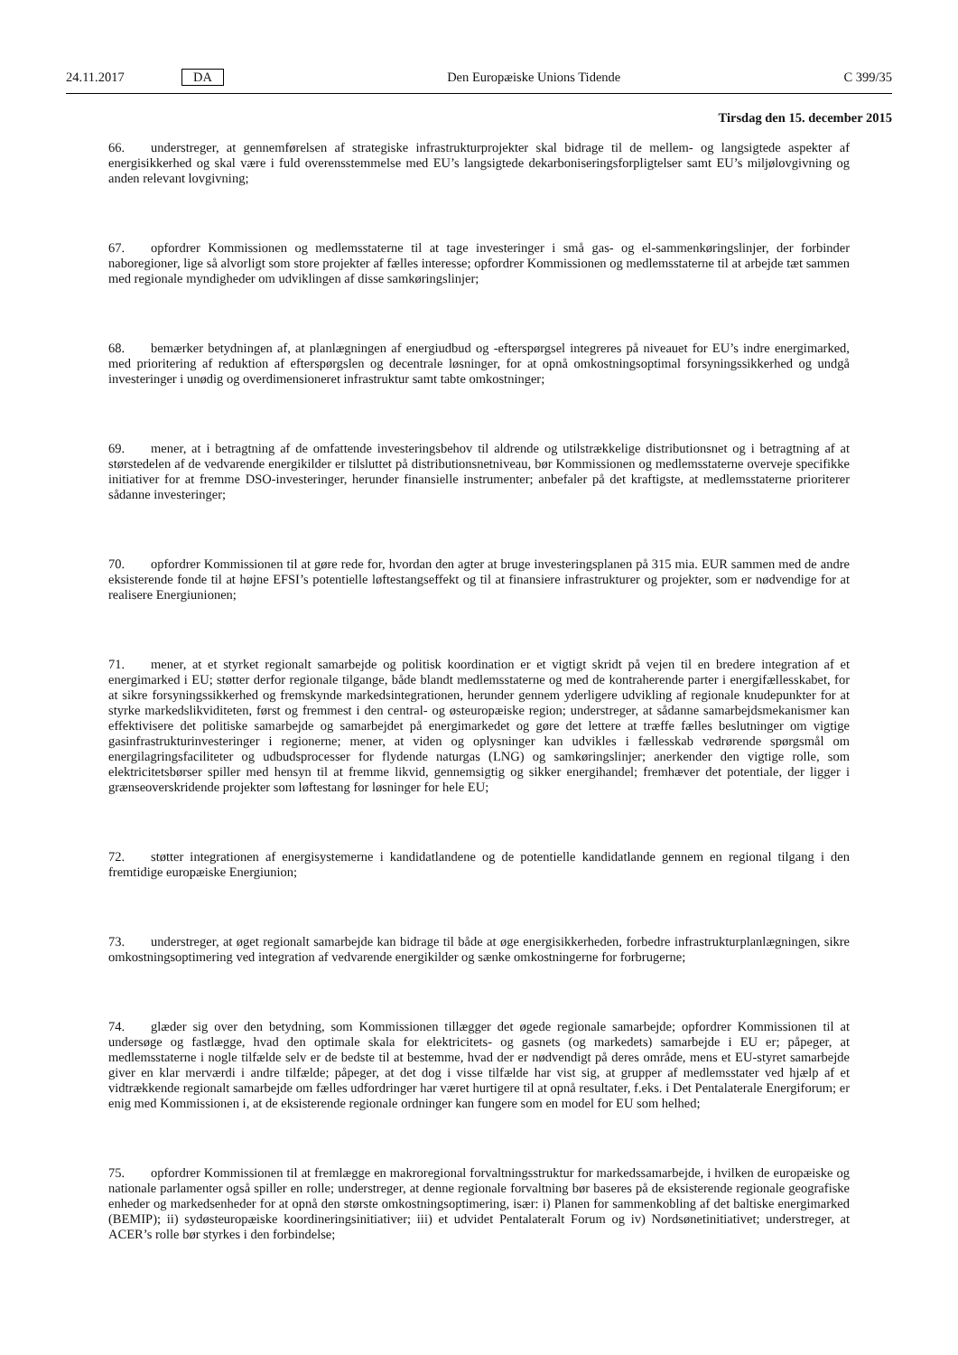24.11.2017 DA Den Europæiske Unions Tidende C 399/35
Tirsdag den 15. december 2015
66. understreger, at gennemførelsen af strategiske infrastrukturprojekter skal bidrage til de mellem- og langsigtede aspekter af energisikkerhed og skal være i fuld overensstemmelse med EU’s langsigtede dekarboniseringsforpligtelser samt EU’s miljølovgivning og anden relevant lovgivning;
67. opfordrer Kommissionen og medlemsstaterne til at tage investeringer i små gas- og el-sammenkøringslinjer, der forbinder naboregioner, lige så alvorligt som store projekter af fælles interesse; opfordrer Kommissionen og medlemsstaterne til at arbejde tæt sammen med regionale myndigheder om udviklingen af disse samkøringslinjer;
68. bemærker betydningen af, at planlægningen af energiudbud og -efterspørgsel integreres på niveauet for EU’s indre energimarked, med prioritering af reduktion af efterspørgslen og decentrale løsninger, for at opnå omkostningsoptimal forsyningssikkerhed og undgå investeringer i unødig og overdimensioneret infrastruktur samt tabte omkostninger;
69. mener, at i betragtning af de omfattende investeringsbehov til aldrende og utilstrækkelige distributionsnet og i betragtning af at størstedelen af de vedvarende energikilder er tilsluttet på distributionsnetniveau, bør Kommissionen og medlemsstaterne overveje specifikke initiativer for at fremme DSO-investeringer, herunder finansielle instrumenter; anbefaler på det kraftigste, at medlemsstaterne prioriterer sådanne investeringer;
70. opfordrer Kommissionen til at gøre rede for, hvordan den agter at bruge investeringsplanen på 315 mia. EUR sammen med de andre eksisterende fonde til at højne EFSI’s potentielle løftestangseffekt og til at finansiere infrastrukturer og projekter, som er nødvendige for at realisere Energiunionen;
71. mener, at et styrket regionalt samarbejde og politisk koordination er et vigtigt skridt på vejen til en bredere integration af et energimarked i EU; støtter derfor regionale tilgange, både blandt medlemsstaterne og med de kontraherende parter i energifællesskabet, for at sikre forsyningssikkerhed og fremskynde markedsintegrationen, herunder gennem yderligere udvikling af regionale knudepunkter for at styrke markedslikviditeten, først og fremmest i den central- og østeuropæiske region; understreger, at sådanne samarbejdsmekanismer kan effektivisere det politiske samarbejde og samarbejdet på energimarkedet og gøre det lettere at træffe fælles beslutninger om vigtige gasinfrastrukturinvesteringer i regionerne; mener, at viden og oplysninger kan udvikles i fællesskab vedrørende spørgsmål om energilagringsfaciliteter og udbudsprocesser for flydende naturgas (LNG) og samkøringslinjer; anerkender den vigtige rolle, som elektricitetsbørser spiller med hensyn til at fremme likvid, gennemsigtig og sikker energihandel; fremhæver det potentiale, der ligger i grænseoverskridende projekter som løftestang for løsninger for hele EU;
72. støtter integrationen af energisystemerne i kandidatlandene og de potentielle kandidatlande gennem en regional tilgang i den fremtidige europæiske Energiunion;
73. understreger, at øget regionalt samarbejde kan bidrage til både at øge energisikkerheden, forbedre infrastruk­turplanlægningen, sikre omkostningsoptimering ved integration af vedvarende energikilder og sænke omkostningerne for forbrugerne;
74. glæder sig over den betydning, som Kommissionen tillægger det øgede regionale samarbejde; opfordrer Kommissionen til at undersøge og fastlægge, hvad den optimale skala for elektricitets- og gasnets (og markedets) samarbejde i EU er; påpeger, at medlemsstaterne i nogle tilfælde selv er de bedste til at bestemme, hvad der er nødvendigt på deres område, mens et EU-styret samarbejde giver en klar merværdi i andre tilfælde; påpeger, at det dog i visse tilfælde har vist sig, at grupper af medlemsstater ved hjælp af et vidtrækkende regionalt samarbejde om fælles udfordringer har været hurtigere til at opnå resultater, f.eks. i Det Pentalaterale Energiforum; er enig med Kommissionen i, at de eksisterende regionale ordninger kan fungere som en model for EU som helhed;
75. opfordrer Kommissionen til at fremlægge en makroregional forvaltningsstruktur for markedssamarbejde, i hvilken de europæiske og nationale parlamenter også spiller en rolle; understreger, at denne regionale forvaltning bør baseres på de eksisterende regionale geografiske enheder og markedsenheder for at opnå den største omkostningsoptimering, især: i) Planen for sammenkobling af det baltiske energimarked (BEMIP); ii) sydøsteuropæiske koordineringsinitiativer; iii) et udvidet Pentalateralt Forum og iv) Nordsønetinitiativet; understreger, at ACER’s rolle bør styrkes i den forbindelse;